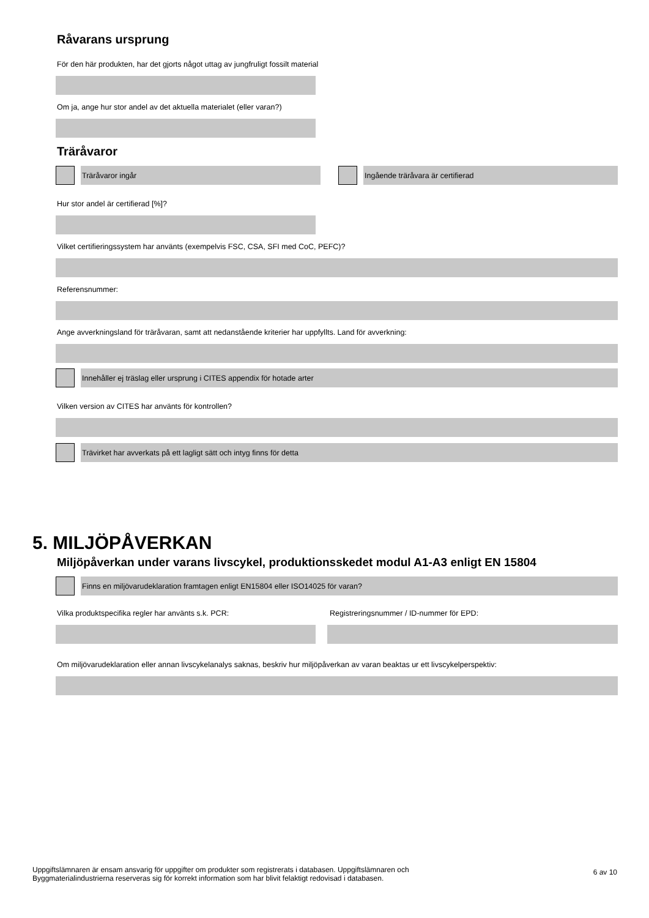Råvarans ursprung
För den här produkten, har det gjorts något uttag av jungfruligt fossilt material
Om ja, ange hur stor andel av det aktuella materialet (eller varan?)
Träråvaror
Träråvaror ingår Ingående träråvara är certifierad
Hur stor andel är certifierad [%]?
Vilket certifieringssystem har använts (exempelvis FSC, CSA, SFI med CoC, PEFC)?
Referensnummer:
Ange avverkningsland för träråvaran, samt att nedanstående kriterier har uppfyllts. Land för avverkning:
Innehåller ej träslag eller ursprung i CITES appendix för hotade arter
Vilken version av CITES har använts för kontrollen?
Trävirket har avverkats på ett lagligt sätt och intyg finns för detta
5. MILJÖPÅVERKAN
Miljöpåverkan under varans livscykel, produktionsskedet modul A1-A3 enligt EN 15804
Finns en miljövarudeklaration framtagen enligt EN15804 eller ISO14025 för varan?
Vilka produktspecifika regler har använts s.k. PCR: Registreringsnummer / ID-nummer för EPD:
Om miljövarudeklaration eller annan livscykelanalys saknas, beskriv hur miljöpåverkan av varan beaktas ur ett livscykelperspektiv:
Uppgiftslämnaren är ensam ansvarig för uppgifter om produkter som registrerats i databasen. Uppgiftslämnaren och
Byggmaterialindustrierna reserveras sig för korrekt information som har blivit felaktigt redovisad i databasen.
6 av 10